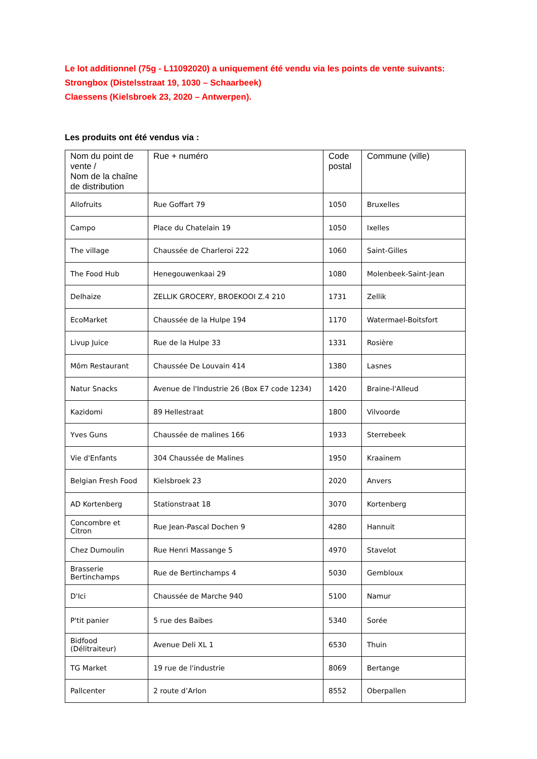Le lot additionnel (75g - L11092020) a uniquement été vendu via les points de vente suivants:
Strongbox (Distelsstraat 19, 1030 – Schaarbeek)
Claessens (Kielsbroek 23, 2020 – Antwerpen).
Les produits ont été vendus via :
| Nom du point de vente / Nom de la chaîne de distribution | Rue + numéro | Code postal | Commune (ville) |
| --- | --- | --- | --- |
| Allofruits | Rue Goffart 79 | 1050 | Bruxelles |
| Campo | Place du Chatelain 19 | 1050 | Ixelles |
| The village | Chaussée de Charleroi 222 | 1060 | Saint-Gilles |
| The Food Hub | Henegouwenkaai 29 | 1080 | Molenbeek-Saint-Jean |
| Delhaize | ZELLIK GROCERY, BROEKOOI Z.4 210 | 1731 | Zellik |
| EcoMarket | Chaussée de la Hulpe 194 | 1170 | Watermael-Boitsfort |
| Livup Juice | Rue de la Hulpe 33 | 1331 | Rosière |
| Môm Restaurant | Chaussée De Louvain 414 | 1380 | Lasnes |
| Natur Snacks | Avenue de l'Industrie 26 (Box E7 code 1234) | 1420 | Braine-l'Alleud |
| Kazidomi | 89 Hellestraat | 1800 | Vilvoorde |
| Yves Guns | Chaussée de malines 166 | 1933 | Sterrebeek |
| Vie d'Enfants | 304 Chaussée de Malines | 1950 | Kraainem |
| Belgian Fresh Food | Kielsbroek 23 | 2020 | Anvers |
| AD Kortenberg | Stationstraat 18 | 3070 | Kortenberg |
| Concombre et Citron | Rue Jean-Pascal Dochen 9 | 4280 | Hannuit |
| Chez Dumoulin | Rue Henri Massange 5 | 4970 | Stavelot |
| Brasserie Bertinchamps | Rue de Bertinchamps 4 | 5030 | Gembloux |
| D'Ici | Chaussée de Marche 940 | 5100 | Namur |
| P'tit panier | 5 rue des Baibes | 5340 | Sorée |
| Bidfood (Délitraiteur) | Avenue Deli XL 1 | 6530 | Thuin |
| TG Market | 19 rue de l'industrie | 8069 | Bertange |
| Pallcenter | 2 route d’Arlon | 8552 | Oberpallen |